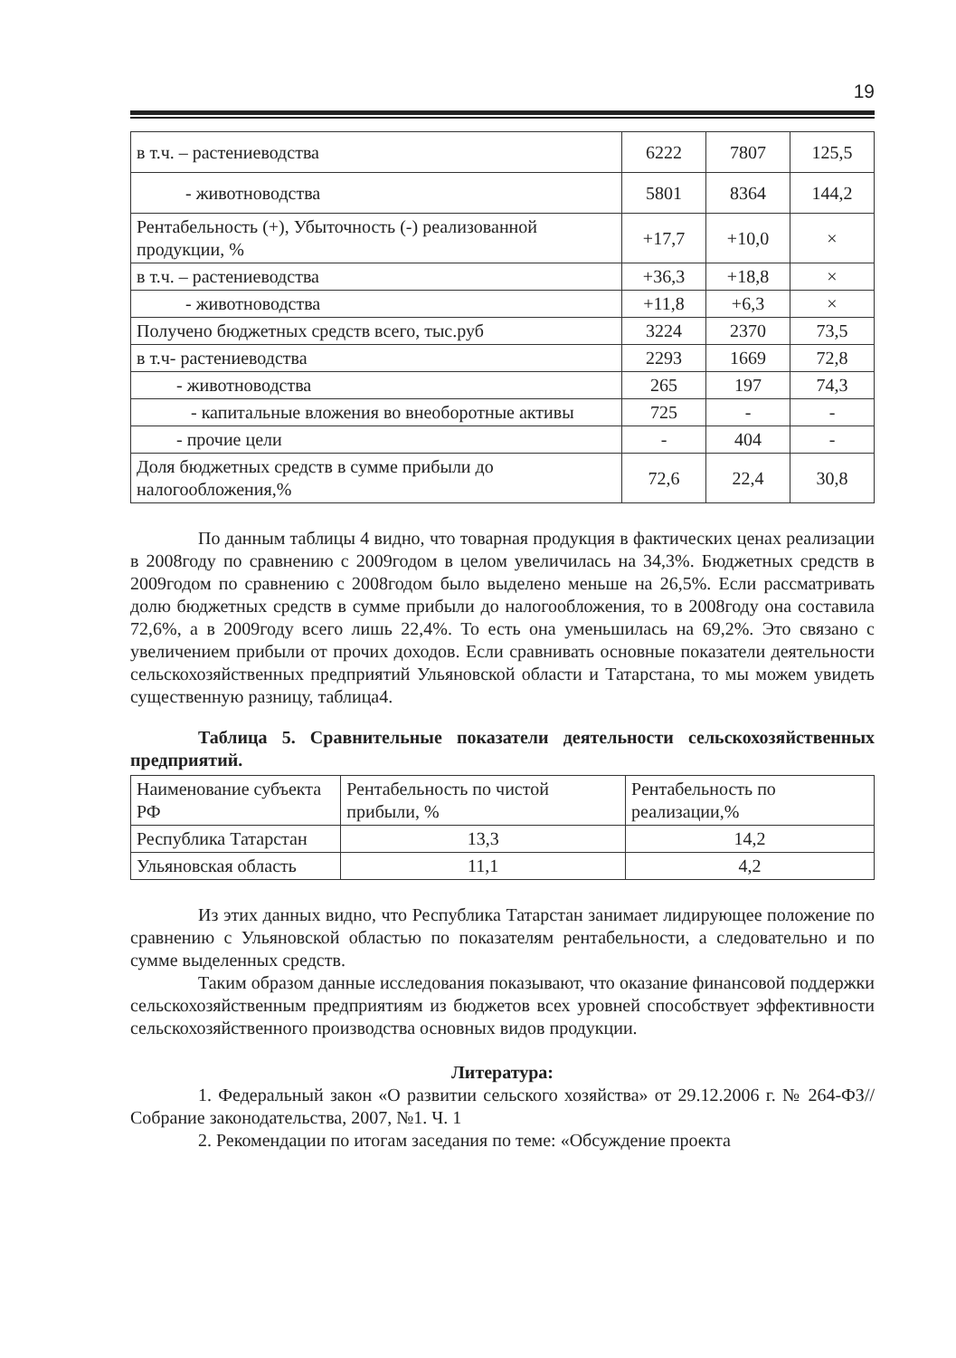19
| в т.ч. – растениеводства | 6222 | 7807 | 125,5 |
| - животноводства | 5801 | 8364 | 144,2 |
| Рентабельность (+), Убыточность (-) реализованной продукции, % | +17,7 | +10,0 | × |
| в т.ч. – растениеводства | +36,3 | +18,8 | × |
| - животноводства | +11,8 | +6,3 | × |
| Получено бюджетных средств всего, тыс.руб | 3224 | 2370 | 73,5 |
| в т.ч- растениеводства | 2293 | 1669 | 72,8 |
| - животноводства | 265 | 197 | 74,3 |
| - капитальные вложения во внеоборотные активы | 725 | - | - |
| - прочие цели | - | 404 | - |
| Доля бюджетных средств в сумме прибыли до налогообложения,% | 72,6 | 22,4 | 30,8 |
По данным таблицы 4 видно, что товарная продукция в фактических ценах реализации в 2008году по сравнению с 2009годом в целом увеличилась на 34,3%. Бюджетных средств в 2009годом по сравнению с 2008годом было выделено меньше на 26,5%. Если рассматривать долю бюджетных средств в сумме прибыли до налогообложения, то в 2008году она составила 72,6%, а в 2009году всего лишь 22,4%. То есть она уменьшилась на 69,2%. Это связано с увеличением прибыли от прочих доходов. Если сравнивать основные показатели деятельности сельскохозяйственных предприятий Ульяновской области и Татарстана, то мы можем увидеть существенную разницу, таблица4.
Таблица 5. Сравнительные показатели деятельности сельскохозяйственных предприятий.
| Наименование субъекта РФ | Рентабельность по чистой прибыли, % | Рентабельность по реализации,% |
| Республика Татарстан | 13,3 | 14,2 |
| Ульяновская область | 11,1 | 4,2 |
Из этих данных видно, что Республика Татарстан занимает лидирующее положение по сравнению с Ульяновской областью по показателям рентабельности, а следовательно и по сумме выделенных средств.
Таким образом данные исследования показывают, что оказание финансовой поддержки сельскохозяйственным предприятиям из бюджетов всех уровней способствует эффективности сельскохозяйственного производства основных видов продукции.
Литература:
1. Федеральный закон «О развитии сельского хозяйства» от 29.12.2006 г. № 264-ФЗ// Собрание законодательства, 2007, №1. Ч. 1
2. Рекомендации по итогам заседания по теме: «Обсуждение проекта